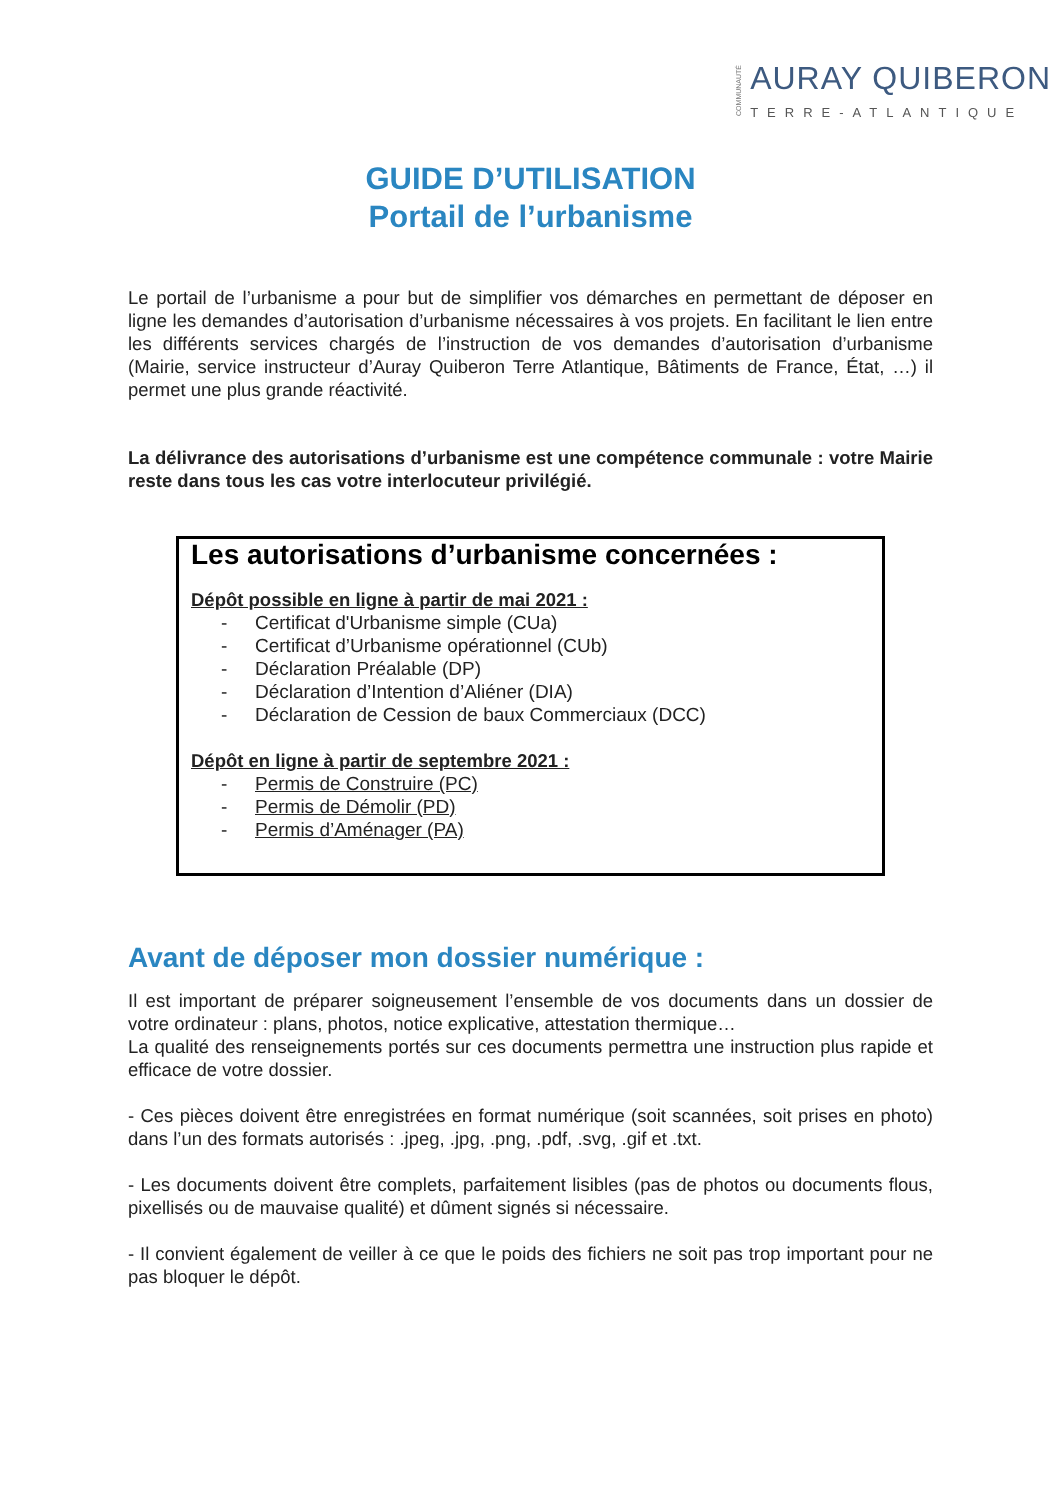COMMUNAUTÉ
AURAY QUIBERON
TERRE-ATLANTIQUE
GUIDE D’UTILISATION
Portail de l’urbanisme
Le portail de l’urbanisme a pour but de simplifier vos démarches en permettant de déposer en ligne les demandes d’autorisation d’urbanisme nécessaires à vos projets. En facilitant le lien entre les différents services chargés de l’instruction de vos demandes d’autorisation d’urbanisme (Mairie, service instructeur d’Auray Quiberon Terre Atlantique, Bâtiments de France, État, …) il permet une plus grande réactivité.
La délivrance des autorisations d’urbanisme est une compétence communale : votre Mairie reste dans tous les cas votre interlocuteur privilégié.
Les autorisations d’urbanisme concernées :
Dépôt possible en ligne à partir de mai 2021 :
- Certificat d'Urbanisme simple (CUa)
- Certificat d’Urbanisme opérationnel (CUb)
- Déclaration Préalable (DP)
- Déclaration d’Intention d’Aliéner (DIA)
- Déclaration de Cession de baux Commerciaux (DCC)
Dépôt en ligne à partir de septembre 2021 :
- Permis de Construire (PC)
- Permis de Démolir (PD)
- Permis d’Aménager (PA)
Avant de déposer mon dossier numérique :
Il est important de préparer soigneusement l’ensemble de vos documents dans un dossier de votre ordinateur : plans, photos, notice explicative, attestation thermique…
La qualité des renseignements portés sur ces documents permettra une instruction plus rapide et efficace de votre dossier.
- Ces pièces doivent être enregistrées en format numérique (soit scannées, soit prises en photo) dans l’un des formats autorisés : .jpeg, .jpg, .png, .pdf, .svg, .gif et .txt.
- Les documents doivent être complets, parfaitement lisibles (pas de photos ou documents flous, pixellisés ou de mauvaise qualité) et dûment signés si nécessaire.
- Il convient également de veiller à ce que le poids des fichiers ne soit pas trop important pour ne pas bloquer le dépôt.